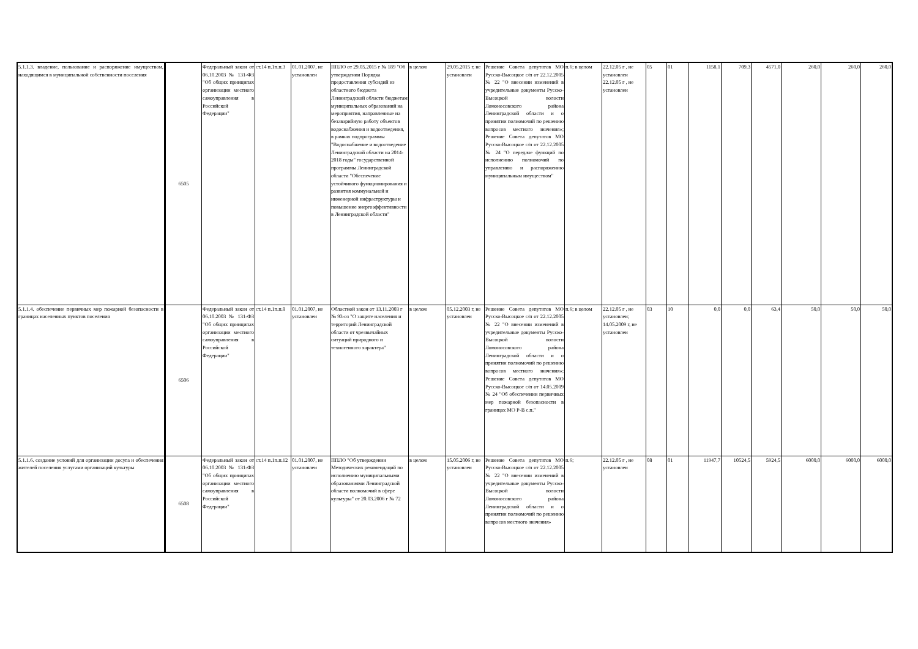| 5.1.1.3. владение, пользование и распоряжение имуществом, находящимся в муниципальной собственности поселения | 6505 | Федеральный закон от 06.10.2003 № 131-ФЗ "Об общих принципах организации местного самоуправления в Российской Федерации" | ст.14 п.1п.п.3 | 01.01.2007, не установлен | ППЛО от 29.05.2015 г № 189 "Об утверждении Порядка предоставления субсидий из областного бюджета Ленинградской области бюджетам муниципальных образований на мероприятия, направленные на безаварийную работу объектов водоснабжения и водоотведения, в рамках подпрограммы "Водоснабжение и водоотведение Ленинградской области на 2014-2018 годы" государственной программы Ленинградской области "Обеспечение устойчивого функционирования и развития коммунальной и инженерной инфраструктуры и повышение энергоэффективности в Ленинградской области" | в целом | 29.05.2015 г, не установлен | Решение Совета депутатов МО Русско-Высоцкое с/п от 22.12.2005 № 22 "О внесении изменений в учредительные документы Русско-Высоцкой волости Ломоносовского района Ленинградской области и о принятии полномочий по решению вопросов местного значения»; Решение Совета депутатов МО Русско-Высоцкое с/п от 22.12.2005 № 24 "О передаче функций по исполнению полномочий по управлению и распоряжению муниципальным имуществом" | п.6; в целом | 22.12.05 г , не установлен 22.12.05 г , не установлен | 05 | 01 | 1158,1 | 709,3 | 4571,0 | 260,0 | 260,0 | 260,0 |
| 5.1.1.4. обеспечение первичных мер пожарной безопасности в границах населенных пунктов поселения | 6506 | Федеральный закон от 06.10.2003 № 131-ФЗ "Об общих принципах организации местного самоуправления в Российской Федерации" | ст.14 п.1п.п.8 | 01.01.2007, не установлен | Областной закон от 13.11.2003 г № 93-оз "О защите населения и территорий Ленинградской области от чрезвычайных ситуаций природного и техногенного характера" | в целом | 05.12.2003 г, не установлен | Решение Совета депутатов МО Русско-Высоцкое с/п от 22.12.2005 № 22 "О внесении изменений в учредительные документы Русско-Высоцкой волости Ломоносовского района Ленинградской области и о принятии полномочий по решению вопросов местного значения»; Решение Совета депутатов МО Русско-Высоцкое с/п от 14.05.2009 № 24 "Об обеспечении первичных мер пожарной безопасности в границах МО Р-В с.п." | п.6; в целом | 22.12.05 г , не установлен; 14.05.2009 г, не установлен | 03 | 10 | 0,0 | 0,0 | 63,4 | 50,0 | 50,0 | 50,0 |
| 5.1.1.6. создание условий для организации досуга и обеспечения жителей поселения услугами организаций культуры | 6508 | Федеральный закон от 06.10.2003 № 131-ФЗ "Об общих принципах организации местного самоуправления в Российской Федерации" | ст.14 п.1п.п.12 | 01.01.2007, не установлен | ППЛО "Об утверждении Методических рекомендаций по исполнению муниципальными образованиями Ленинградской области полномочий в сфере культуры" от 20.03.2006 г № 72 | в целом | 15.05.2006 г, не установлен | Решение Совета депутатов МО Русско-Высоцкое с/п от 22.12.2005 № 22 "О внесении изменений в учредительные документы Русско-Высоцкой волости Ломоносовского района Ленинградской области и о принятии полномочий по решению вопросов местного значения» | п.6; | 22.12.05 г , не установлен | 08 | 01 | 11947,7 | 10524,5 | 5924,5 | 6000,0 | 6000,0 | 6000,0 |